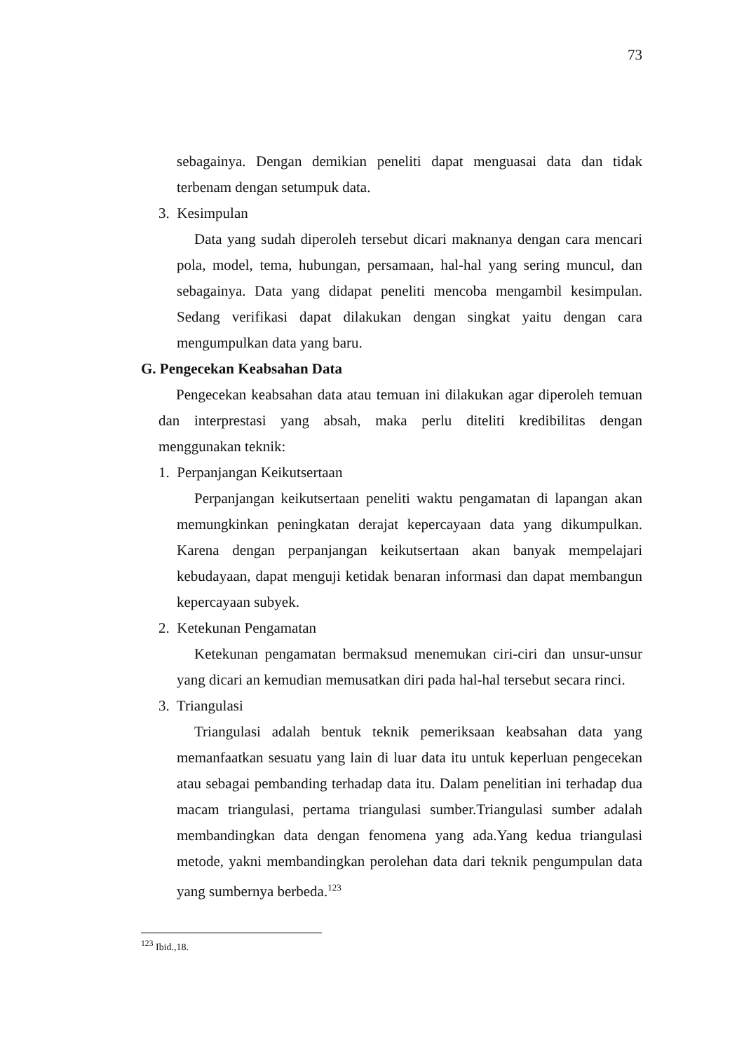73
sebagainya. Dengan demikian peneliti dapat menguasai data dan tidak terbenam dengan setumpuk data.
3. Kesimpulan
Data yang sudah diperoleh tersebut dicari maknanya dengan cara mencari pola, model, tema, hubungan, persamaan, hal-hal yang sering muncul, dan sebagainya. Data yang didapat peneliti mencoba mengambil kesimpulan. Sedang verifikasi dapat dilakukan dengan singkat yaitu dengan cara mengumpulkan data yang baru.
G. Pengecekan Keabsahan Data
Pengecekan keabsahan data atau temuan ini dilakukan agar diperoleh temuan dan interprestasi yang absah, maka perlu diteliti kredibilitas dengan menggunakan teknik:
1. Perpanjangan Keikutsertaan
Perpanjangan keikutsertaan peneliti waktu pengamatan di lapangan akan memungkinkan peningkatan derajat kepercayaan data yang dikumpulkan. Karena dengan perpanjangan keikutsertaan akan banyak mempelajari kebudayaan, dapat menguji ketidak benaran informasi dan dapat membangun kepercayaan subyek.
2. Ketekunan Pengamatan
Ketekunan pengamatan bermaksud menemukan ciri-ciri dan unsur-unsur yang dicari an kemudian memusatkan diri pada hal-hal tersebut secara rinci.
3. Triangulasi
Triangulasi adalah bentuk teknik pemeriksaan keabsahan data yang memanfaatkan sesuatu yang lain di luar data itu untuk keperluan pengecekan atau sebagai pembanding terhadap data itu. Dalam penelitian ini terhadap dua macam triangulasi, pertama triangulasi sumber.Triangulasi sumber adalah membandingkan data dengan fenomena yang ada.Yang kedua triangulasi metode, yakni membandingkan perolehan data dari teknik pengumpulan data yang sumbernya berbeda.<sup>123</sup>
<sup>123</sup> Ibid.,18.